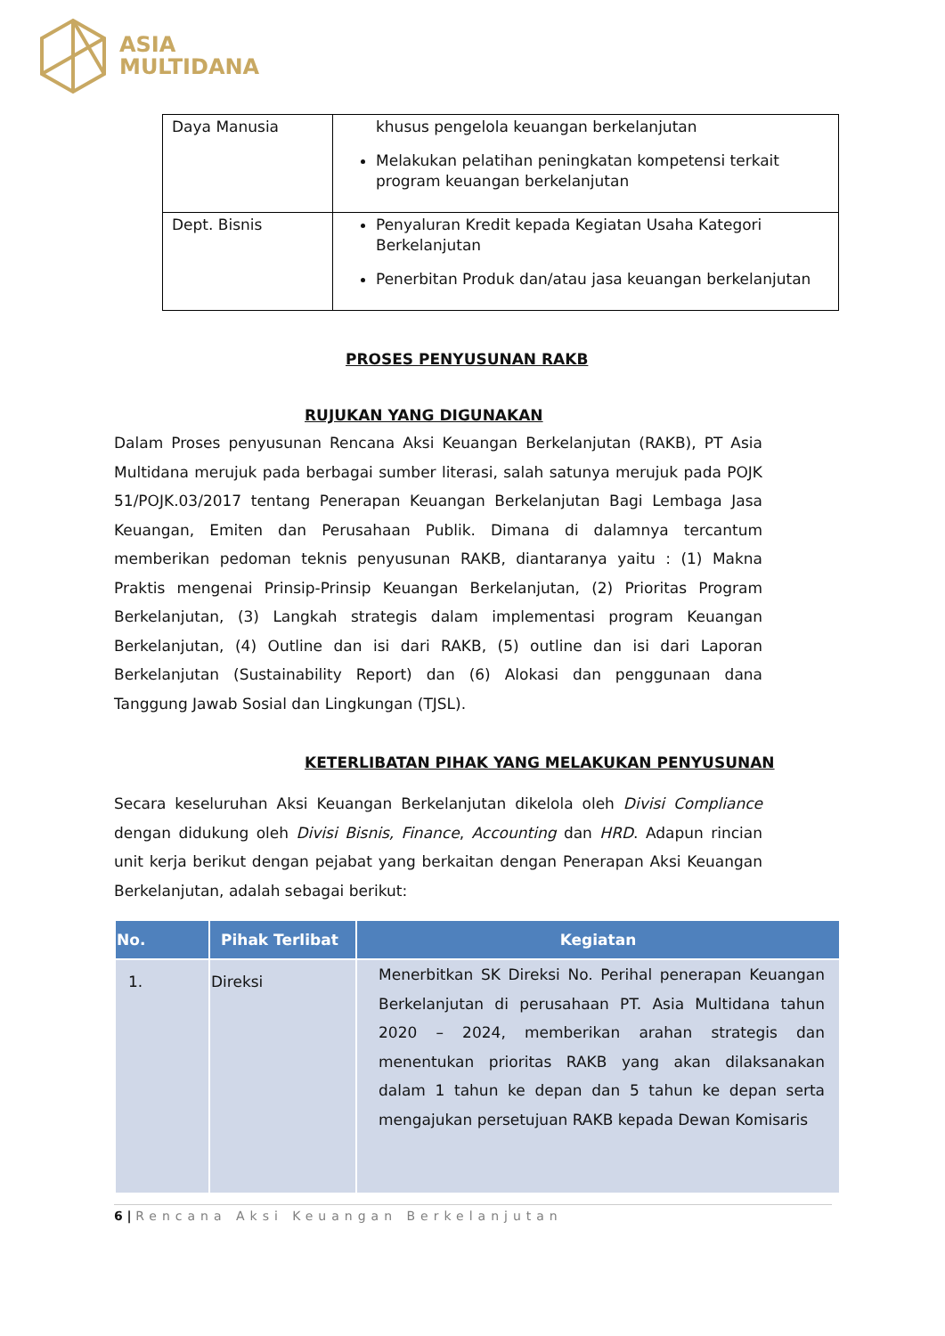ASIA
MULTIDANA
| Daya Manusia | khusus pengelola keuangan berkelanjutan Melakukan pelatihan peningkatan kompetensi terkait program keuangan berkelanjutan |
| Dept. Bisnis | Penyaluran Kredit kepada Kegiatan Usaha Kategori Berkelanjutan Penerbitan Produk dan/atau jasa keuangan berkelanjutan |
PROSES PENYUSUNAN RAKB
RUJUKAN YANG DIGUNAKAN
Dalam Proses penyusunan Rencana Aksi Keuangan Berkelanjutan (RAKB), PT Asia Multidana merujuk pada berbagai sumber literasi, salah satunya merujuk pada POJK 51/POJK.03/2017 tentang Penerapan Keuangan Berkelanjutan Bagi Lembaga Jasa Keuangan, Emiten dan Perusahaan Publik. Dimana di dalamnya tercantum memberikan pedoman teknis penyusunan RAKB, diantaranya yaitu : (1) Makna Praktis mengenai Prinsip-Prinsip Keuangan Berkelanjutan, (2) Prioritas Program Berkelanjutan, (3) Langkah strategis dalam implementasi program Keuangan Berkelanjutan, (4) Outline dan isi dari RAKB, (5) outline dan isi dari Laporan Berkelanjutan (Sustainability Report) dan (6) Alokasi dan penggunaan dana Tanggung Jawab Sosial dan Lingkungan (TJSL).
KETERLIBATAN PIHAK YANG MELAKUKAN PENYUSUNAN
Secara keseluruhan Aksi Keuangan Berkelanjutan dikelola oleh Divisi Compliance dengan didukung oleh Divisi Bisnis, Finance, Accounting dan HRD. Adapun rincian unit kerja berikut dengan pejabat yang berkaitan dengan Penerapan Aksi Keuangan Berkelanjutan, adalah sebagai berikut:
| No. | Pihak Terlibat | Kegiatan |
| --- | --- | --- |
| 1. | Direksi | Menerbitkan SK Direksi No. Perihal penerapan Keuangan Berkelanjutan di perusahaan PT. Asia Multidana tahun 2020 – 2024, memberikan arahan strategis dan menentukan prioritas RAKB yang akan dilaksanakan dalam 1 tahun ke depan dan 5 tahun ke depan serta mengajukan persetujuan RAKB kepada Dewan Komisaris |
6 | Rencana Aksi Keuangan Berkelanjutan